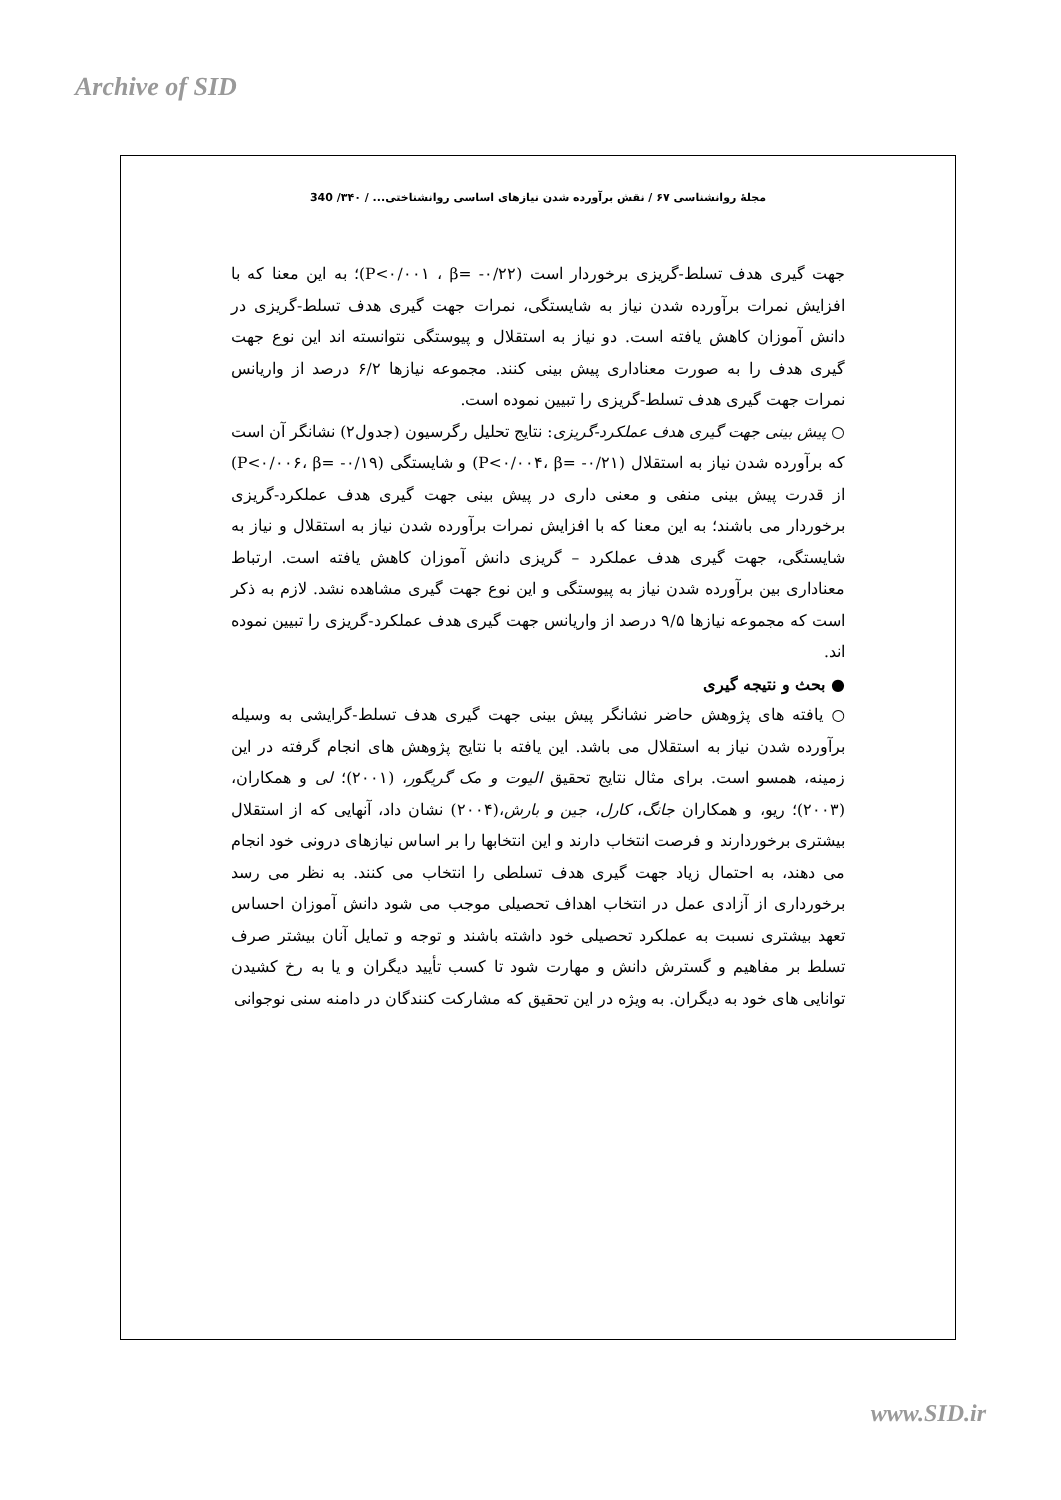Archive of SID
مجلهٔ روانشناسی ۶۷ / نقش برآورده شدن نیازهای اساسی روانشناختی... / ۳۴۰/ 340
جهت گیری هدف تسلط-گریزی برخوردار است (P<۰/۰۰۱ ، β= -۰/۲۲)؛ به این معنا که با افزایش نمرات برآورده شدن نیاز به شایستگی، نمرات جهت گیری هدف تسلط-گریزی در دانش آموزان کاهش یافته است. دو نیاز به استقلال و پیوستگی نتوانسته اند این نوع جهت گیری هدف را به صورت معناداری پیش بینی کنند. مجموعه نیازها ۶/۲ درصد از واریانس نمرات جهت گیری هدف تسلط-گریزی را تبیین نموده است.
○ پیش بینی جهت گیری هدف عملکرد-گریزی: نتایج تحلیل رگرسیون (جدول۲) نشانگر آن است که برآورده شدن نیاز به استقلال (P<۰/۰۰۴، β= -۰/۲۱) و شایستگی (P<۰/۰۰۶، β= -۰/۱۹) از قدرت پیش بینی منفی و معنی داری در پیش بینی جهت گیری هدف عملکرد-گریزی برخوردار می باشند؛ به این معنا که با افزایش نمرات برآورده شدن نیاز به استقلال و نیاز به شایستگی، جهت گیری هدف عملکرد – گریزی دانش آموزان کاهش یافته است. ارتباط معناداری بین برآورده شدن نیاز به پیوستگی و این نوع جهت گیری مشاهده نشد. لازم به ذکر است که مجموعه نیازها ۹/۵ درصد از واریانس جهت گیری هدف عملکرد-گریزی را تبیین نموده اند.
● بحث و نتیجه گیری
○ یافته های پژوهش حاضر نشانگر پیش بینی جهت گیری هدف تسلط-گرایشی به وسیله برآورده شدن نیاز به استقلال می باشد. این یافته با نتایج پژوهش های انجام گرفته در این زمینه، همسو است. برای مثال نتایج تحقیق الیوت و مک گریگور، (۲۰۰۱)؛ لی و همکاران،(۲۰۰۳)؛ ریو، و همکاران جانگ، کارل، جین و بارش،(۲۰۰۴) نشان داد، آنهایی که از استقلال بیشتری برخوردارند و فرصت انتخاب دارند و این انتخابها را بر اساس نیازهای درونی خود انجام می دهند، به احتمال زیاد جهت گیری هدف تسلطی را انتخاب می کنند. به نظر می رسد برخورداری از آزادی عمل در انتخاب اهداف تحصیلی موجب می شود دانش آموزان احساس تعهد بیشتری نسبت به عملکرد تحصیلی خود داشته باشند و توجه و تمایل آنان بیشتر صرف تسلط بر مفاهیم و گسترش دانش و مهارت شود تا کسب تأیید دیگران و یا به رخ کشیدن توانایی های خود به دیگران. به ویژه در این تحقیق که مشارکت کنندگان در دامنه سنی نوجوانی
www.SID.ir